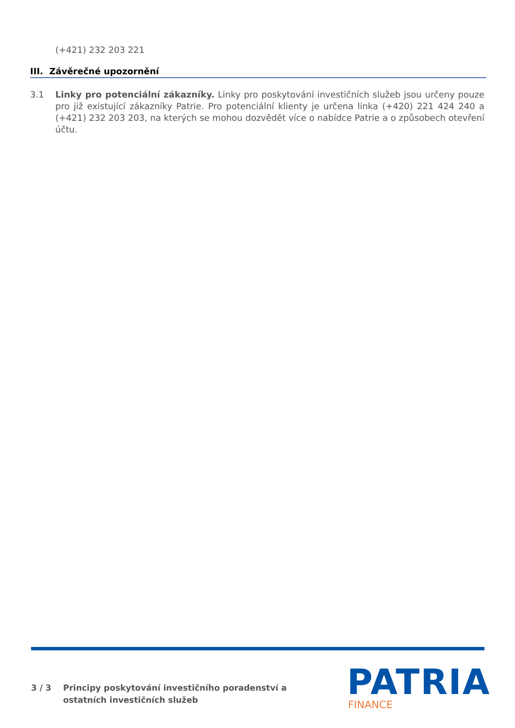(+421) 232 203 221
III. Závěrečné upozornění
3.1 Linky pro potenciální zákazníky. Linky pro poskytování investičních služeb jsou určeny pouze pro již existující zákazníky Patrie. Pro potenciální klienty je určena linka (+420) 221 424 240 a (+421) 232 203 203, na kterých se mohou dozvědět více o nabídce Patrie a o způsobech otevření účtu.
3 / 3 Principy poskytování investičního poradenství a
ostatních investičních služeb
PATRIA FINANCE